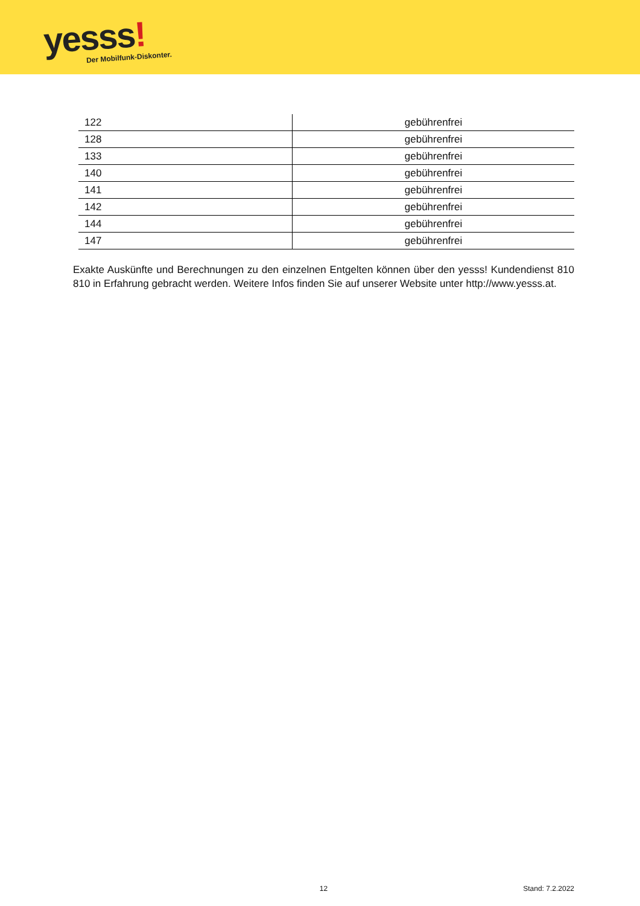yesss! Der Mobilfunk-Diskonter.
| 122 | gebührenfrei |
| 128 | gebührenfrei |
| 133 | gebührenfrei |
| 140 | gebührenfrei |
| 141 | gebührenfrei |
| 142 | gebührenfrei |
| 144 | gebührenfrei |
| 147 | gebührenfrei |
Exakte Auskünfte und Berechnungen zu den einzelnen Entgelten können über den yesss! Kundendienst 810 810 in Erfahrung gebracht werden. Weitere Infos finden Sie auf unserer Website unter http://www.yesss.at.
12 Stand: 7.2.2022